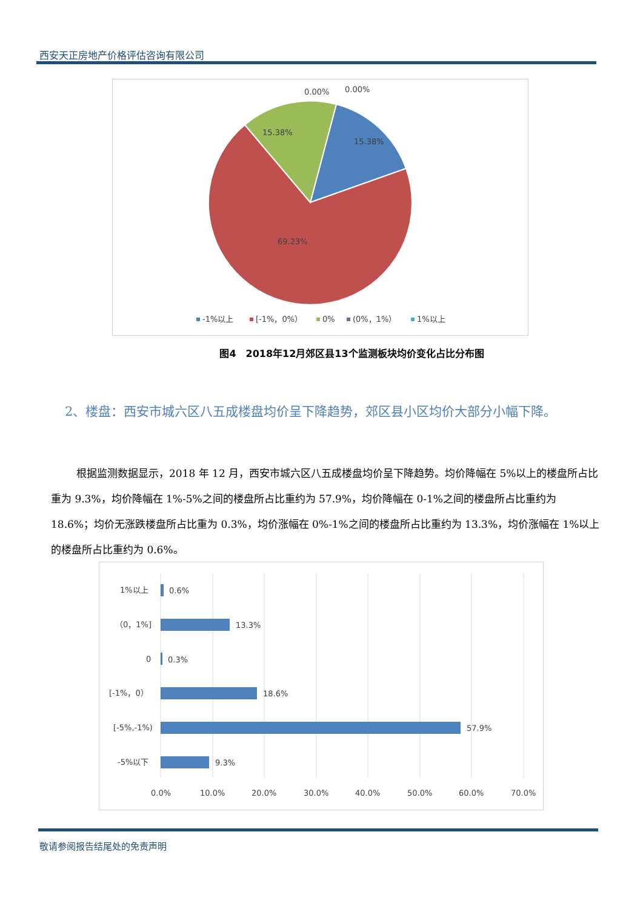西安天正房地产价格评估咨询有限公司
0.00%
0.00%
15.38%
15.38%
69.23%
-1%以上
[-1%，0%）
0%
(0%，1%）
1%以上
图4　2018年12月郊区县13个监测板块均价变化占比分布图
2、楼盘：西安市城六区八五成楼盘均价呈下降趋势，郊区县小区均价大部分小幅下降。
根据监测数据显示，2018 年 12 月，西安市城六区八五成楼盘均价呈下降趋势。均价降幅在 5%以上的楼盘所占比重为 9.3%，均价降幅在 1%-5%之间的楼盘所占比重约为 57.9%，均价降幅在 0-1%之间的楼盘所占比重约为 18.6%；均价无涨跌楼盘所占比重为 0.3%，均价涨幅在 0%-1%之间的楼盘所占比重约为 13.3%，均价涨幅在 1%以上的楼盘所占比重约为 0.6%。
1%以上
0.6%
（0，1%]
13.3%
0
0.3%
[-1%，0）
18.6%
[-5%,-1%)
57.9%
-5%以下
9.3%
0.0%
10.0%
20.0%
30.0%
40.0%
50.0%
60.0%
70.0%
敬请参阅报告结尾处的免责声明